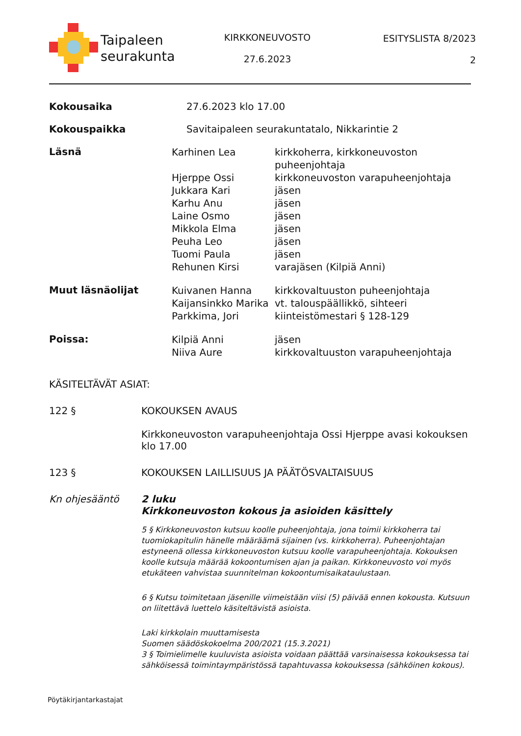Taipaleen
seurakunta
KIRKKONEUVOSTO
27.6.2023
ESITYSLISTA 8/2023
2
Kokousaika 27.6.2023 klo 17.00
Kokouspaikka Savitaipaleen seurakuntatalo, Nikkarintie 2
Läsnä
Karhinen Lea
Hjerppe Ossi
Jukkara Kari
Karhu Anu
Laine Osmo
Mikkola Elma
Peuha Leo
Tuomi Paula
Rehunen Kirsi
kirkkoherra, kirkkoneuvoston
puheenjohtaja
kirkkoneuvoston varapuheenjohtaja
jäsen
jäsen
jäsen
jäsen
jäsen
jäsen
varajäsen (Kilpiä Anni)
Muut läsnäolijat
Kuivanen Hanna
Kaijansinkko Marika
Parkkima, Jori
kirkkovaltuuston puheenjohtaja
vt. talouspäällikkö, sihteeri
kiinteistömestari § 128-129
Poissa:
Kilpiä Anni
Niiva Aure
jäsen
kirkkovaltuuston varapuheenjohtaja
KÄSITELTÄVÄT ASIAT:
122 § KOKOUKSEN AVAUS
Kirkkoneuvoston varapuheenjohtaja Ossi Hjerppe avasi kokouksen klo 17.00
123 § KOKOUKSEN LAILLISUUS JA PÄÄTÖSVALTAISUUS
Kn ohjesääntö 2 luku
Kirkkoneuvoston kokous ja asioiden käsittely
5 § Kirkkoneuvoston kutsuu koolle puheenjohtaja, jona toimii kirkkoherra tai tuomiokapitulin hänelle määräämä sijainen (vs. kirkkoherra). Puheenjohtajan estyneenä ollessa kirkkoneuvoston kutsuu koolle varapuheenjohtaja. Kokouksen koolle kutsuja määrää kokoontumisen ajan ja paikan. Kirkkoneuvosto voi myös etukäteen vahvistaa suunnitelman kokoontumisaikataulustaan.
6 § Kutsu toimitetaan jäsenille viimeistään viisi (5) päivää ennen kokousta. Kutsuun on liitettävä luettelo käsiteltävistä asioista.
Laki kirkkolain muuttamisesta
Suomen säädöskokoelma 200/2021 (15.3.2021)
3 § Toimielimelle kuuluvista asioista voidaan päättää varsinaisessa kokouksessa tai sähköisessä toimintaympäristössä tapahtuvassa kokouksessa (sähköinen kokous).
Pöytäkirjantarkastajat